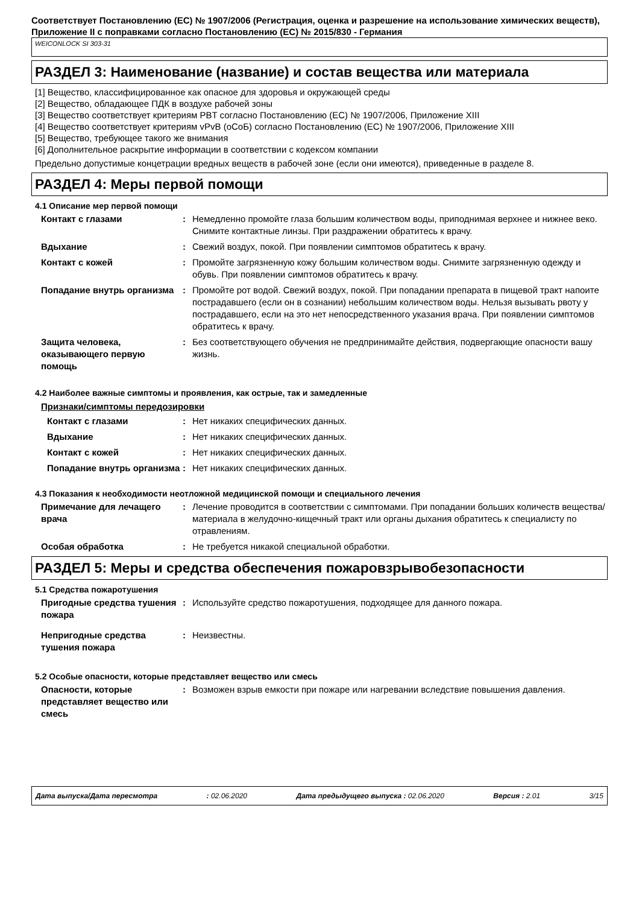Соответствует Постановлению (ЕС) № 1907/2006 (Регистрация, оценка и разрешение на использование химических веществ), Приложение II с поправками согласно Постановлению (ЕС) № 2015/830 - Германия
WEICONLOCK SI 303-31
РАЗДЕЛ 3: Наименование (название) и состав вещества или материала
[1] Вещество, классифицированное как опасное для здоровья и окружающей среды
[2] Вещество, обладающее ПДК в воздухе рабочей зоны
[3] Вещество соответствует критериям PBT согласно Постановлению (ЕС) № 1907/2006, Приложение XIII
[4] Вещество соответствует критериям vPvB (оСоБ) согласно Постановлению (ЕС) № 1907/2006, Приложение XIII
[5] Вещество, требующее такого же внимания
[6] Дополнительное раскрытие информации в соответствии с кодексом компании
Предельно допустимые концетрации вредных веществ в рабочей зоне (если они имеются), приведенные в разделе 8.
РАЗДЕЛ 4: Меры первой помощи
4.1 Описание мер первой помощи
Контакт с глазами : Немедленно промойте глаза большим количеством воды, приподнимая верхнее и нижнее веко. Снимите контактные линзы. При раздражении обратитесь к врачу.
Вдыхание : Свежий воздух, покой. При появлении симптомов обратитесь к врачу.
Контакт с кожей : Промойте загрязненную кожу большим количеством воды. Снимите загрязненную одежду и обувь. При появлении симптомов обратитесь к врачу.
Попадание внутрь организма : Промойте рот водой. Свежий воздух, покой. При попадании препарата в пищевой тракт напоите пострадавшего (если он в сознании) небольшим количеством воды. Нельзя вызывать рвоту у пострадавшего, если на это нет непосредственного указания врача. При появлении симптомов обратитесь к врачу.
Защита человека, оказывающего первую помощь
: Без соответствующего обучения не предпринимайте действия, подвергающие опасности вашу жизнь.
4.2 Наиболее важные симптомы и проявления, как острые, так и замедленные
Признаки/симптомы передозировки
Контакт с глазами : Нет никаких специфических данных.
Вдыхание : Нет никаких специфических данных.
Контакт с кожей : Нет никаких специфических данных.
Попадание внутрь организма
: Нет никаких специфических данных.
4.3 Показания к необходимости неотложной медицинской помощи и специального лечения
Примечание для лечащего врача
: Лечение проводится в соответствии с симптомами. При попадании больших количеств вещества/материала в желудочно-кищечный тракт или органы дыхания обратитесь к специалисту по отравлениям.
Особая обработка : Не требуется никакой специальной обработки.
РАЗДЕЛ 5: Меры и средства обеспечения пожаровзрывобезопасности
5.1 Средства пожаротушения
Пригодные средства тушения пожара
: Используйте средство пожаротушения, подходящее для данного пожара.
Непригодные средства тушения пожара
: Неизвестны.
5.2 Особые опасности, которые представляет вещество или смесь
Опасности, которые представляет вещество или смесь
: Возможен взрыв емкости при пожаре или нагревании вследствие повышения давления.
Дата выпуска/Дата пересмотра: 02.06.2020 Дата предыдущего выпуска : 02.06.2020 Версия : 2.01 3/15